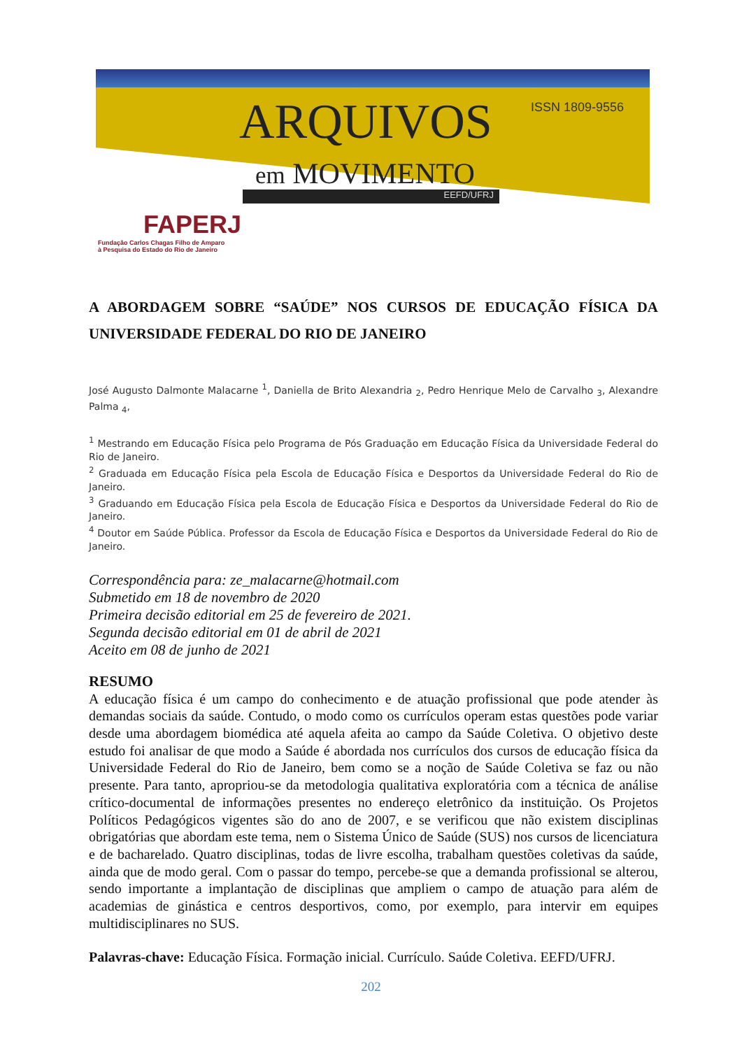ISSN 1809-9556
ARQUIVOS
em MOVIMENTO
EEFD/UFRJ
FAPERJ
Fundação Carlos Chagas Filho de Amparo
à Pesquisa do Estado do Rio de Janeiro
A ABORDAGEM SOBRE “SAÚDE” NOS CURSOS DE EDUCAÇÃO FÍSICA DA UNIVERSIDADE FEDERAL DO RIO DE JANEIRO
José Augusto Dalmonte Malacarne <sup>1</sup>, Daniella de Brito Alexandria <sub>2</sub>, Pedro Henrique Melo de Carvalho <sub>3</sub>, Alexandre Palma <sub>4</sub>,
<sup>1</sup> Mestrando em Educação Física pelo Programa de Pós Graduação em Educação Física da Universidade Federal do Rio de Janeiro.
<sup>2</sup> Graduada em Educação Física pela Escola de Educação Física e Desportos da Universidade Federal do Rio de Janeiro.
<sup>3</sup> Graduando em Educação Física pela Escola de Educação Física e Desportos da Universidade Federal do Rio de Janeiro.
<sup>4</sup> Doutor em Saúde Pública. Professor da Escola de Educação Física e Desportos da Universidade Federal do Rio de Janeiro.
Correspondência para: ze_malacarne@hotmail.com
Submetido em 18 de novembro de 2020
Primeira decisão editorial em 25 de fevereiro de 2021.
Segunda decisão editorial em 01 de abril de 2021
Aceito em 08 de junho de 2021
RESUMO
A educação física é um campo do conhecimento e de atuação profissional que pode atender às demandas sociais da saúde. Contudo, o modo como os currículos operam estas questões pode variar desde uma abordagem biomédica até aquela afeita ao campo da Saúde Coletiva. O objetivo deste estudo foi analisar de que modo a Saúde é abordada nos currículos dos cursos de educação física da Universidade Federal do Rio de Janeiro, bem como se a noção de Saúde Coletiva se faz ou não presente. Para tanto, apropriou-se da metodologia qualitativa exploratória com a técnica de análise crítico-documental de informações presentes no endereço eletrônico da instituição. Os Projetos Políticos Pedagógicos vigentes são do ano de 2007, e se verificou que não existem disciplinas obrigatórias que abordam este tema, nem o Sistema Único de Saúde (SUS) nos cursos de licenciatura e de bacharelado. Quatro disciplinas, todas de livre escolha, trabalham questões coletivas da saúde, ainda que de modo geral. Com o passar do tempo, percebe-se que a demanda profissional se alterou, sendo importante a implantação de disciplinas que ampliem o campo de atuação para além de academias de ginástica e centros desportivos, como, por exemplo, para intervir em equipes multidisciplinares no SUS.
Palavras-chave: Educação Física. Formação inicial. Currículo. Saúde Coletiva. EEFD/UFRJ.
202